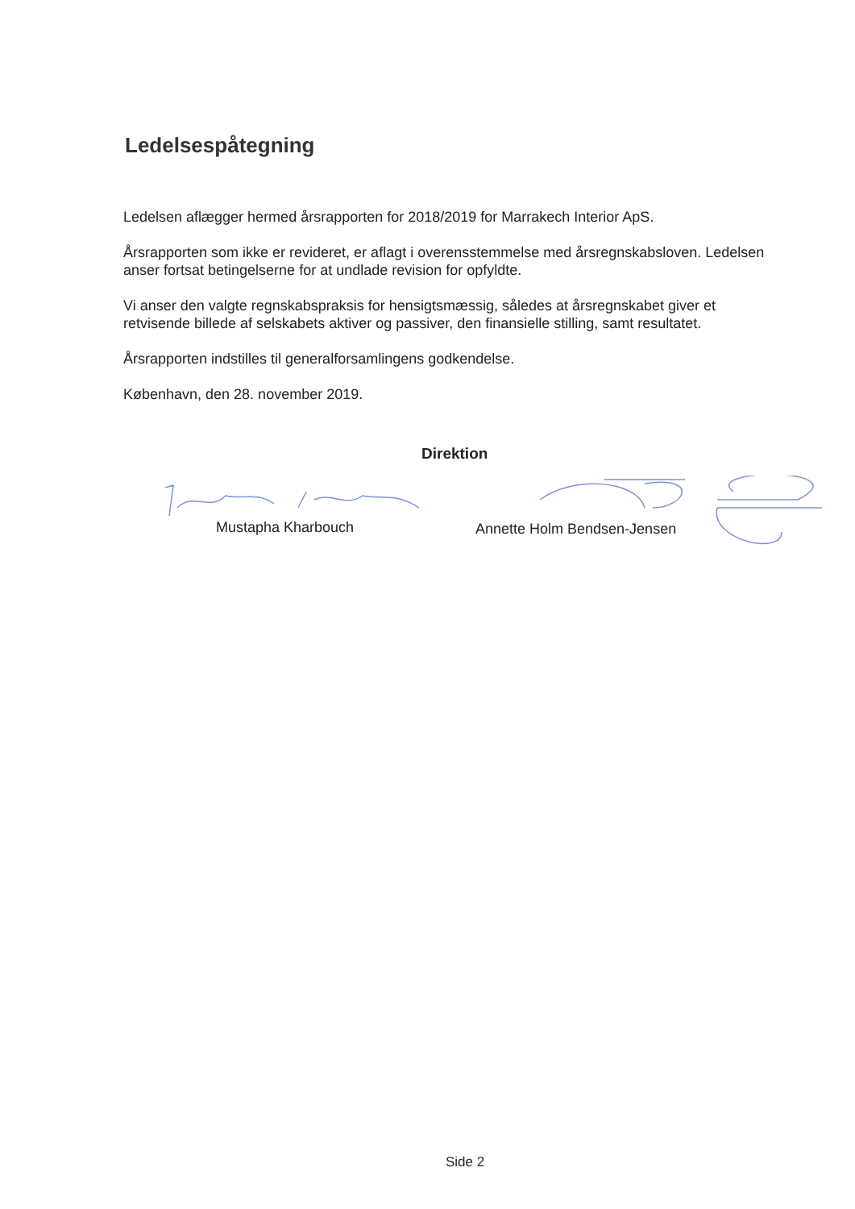Ledelsespåtegning
Ledelsen aflægger hermed årsrapporten for 2018/2019 for Marrakech Interior ApS.
Årsrapporten som ikke er revideret, er aflagt i overensstemmelse med årsregnskabsloven. Ledelsen anser fortsat betingelserne for at undlade revision for opfyldte.
Vi anser den valgte regnskabspraksis for hensigtsmæssig, således at årsregnskabet giver et retvisende billede af selskabets aktiver og passiver, den finansielle stilling, samt resultatet.
Årsrapporten indstilles til generalforsamlingens godkendelse.
København, den 28. november 2019.
Direktion
Mustapha Kharbouch Annette Holm Bendsen-Jensen
Side 2